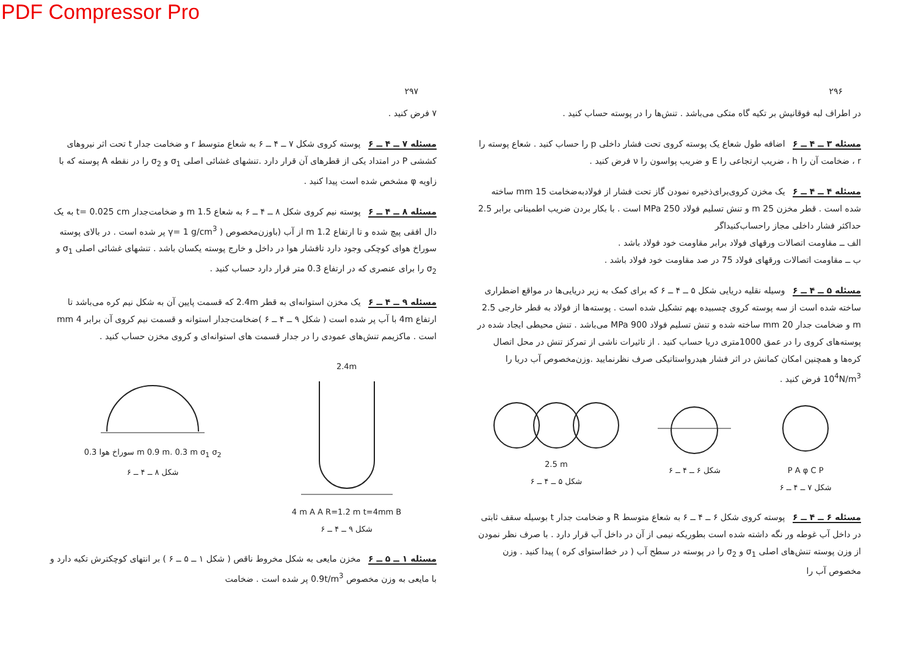PDF Compressor Pro
۲۹۷
۷ فرض کنید .
مسئله ۷ ــ ۴ ــ ۶ پوسته کروی شکل ۷ ــ ۴ ــ ۶ به شعاع متوسط r و ضخامت جدار t تحت اثر نیروهای کششی P در امتداد یکی از قطرهای آن قرار دارد .تنشهای غشائی اصلی σ<sub>1</sub> و σ<sub>2</sub> را در نقطه A پوسته که با زاویه φ مشخص شده است پیدا کنید .
مسئله ۸ ــ ۴ ــ ۶ پوسته نیم کروی شکل ۸ ــ ۴ ــ ۶ به شعاع 1.5 m و ضخامت‌جدار t= 0.025 cm به یک دال افقی پیچ شده و تا ارتفاع 1.2 m از آب (باوزن‌مخصوص ( γ= 1 g/cm<sup>3</sup> پر شده است . در بالای پوسته سوراخ هوای کوچکی وجود دارد تافشار هوا در داخل و خارج پوسته یکسان باشد . تنشهای غشائی اصلی σ<sub>1</sub> و σ<sub>2</sub> را برای عنصری که در ارتفاع 0.3 متر قرار دارد حساب کنید .
مسئله ۹ ــ ۴ ــ ۶ یک مخزن استوانه‌ای به قطر 2.4m که قسمت پایین آن به شکل نیم کره می‌باشد تا ارتفاع 4m با آب پر شده است ( شکل ۹ ــ ۴ ــ ۶ )ضخامت‌جدار استوانه و قسمت نیم کروی آن برابر 4 mm است . ماکزیمم تنش‌های عمودی را در جدار قسمت های استوانه‌ای و کروی مخزن حساب کنید .
سوراخ هوا 0.3 m 0.9 m. 0.3 m σ<sub>1</sub> σ<sub>2</sub>
شکل ۸ ــ ۴ ــ ۶
2.4m
4 m A A R=1.2 m t=4mm B
شکل ۹ ــ ۴ ــ ۶
مسئله ۱ ــ ۵ ــ ۶ مخزن مایعی به شکل مخروط ناقص ( شکل ۱ ــ ۵ ــ ۶ ) بر انتهای کوچکترش تکیه دارد و با مایعی به وزن مخصوص 0.9t/m<sup>3</sup> پر شده است . ضخامت
۲۹۶
در اطراف لبه فوقانیش بر تکیه گاه متکی می‌باشد . تنش‌ها را در پوسته حساب کنید .
مسئله ۳ ــ ۴ ــ ۶ اضافه طول شعاع یک پوسته کروی تحت فشار داخلی p را حساب کنید . شعاع پوسته را r ، ضخامت آن را h ، ضریب ارتجاعی را E و ضریب پواسون را ν فرض کنید .
مسئله ۴ ــ ۴ ــ ۶ یک مخزن کروی‌برای‌ذخیره نمودن گاز تحت فشار از فولادبه‌ضخامت 15 mm ساخته شده است . قطر مخزن 25 m و تنش تسلیم فولاد 250 MPa است . با بکار بردن ضریب اطمینانی برابر 2.5 حداکثر فشار داخلی مجاز را‌حساب‌کنیداگر
الف ــ مقاومت اتصالات ورقهای فولاد برابر مقاومت خود فولاد باشد .
ب ــ مقاومت اتصالات ورقهای فولاد 75 در صد مقاومت خود فولاد باشد .
مسئله ۵ ــ ۴ ــ ۶ وسیله نقلیه دریایی شکل ۵ ــ ۴ ــ ۶ که برای کمک به زیر دریایی‌ها در مواقع اضطراری ساخته شده است از سه پوسته کروی چسبیده بهم تشکیل شده است . پوسته‌ها از فولاد به قطر خارجی 2.5 m و ضخامت جدار 20 mm ساخته شده و تنش تسلیم فولاد 900 MPa می‌باشد . تنش محیطی ایجاد شده در پوسته‌های کروی را در عمق 1000متری دریا حساب کنید . از تاثیرات ناشی از تمرکز تنش در محل اتصال کره‌ها و همچنین امکان کمانش در اثر فشار هیدرواستاتیکی صرف نظرنمایید .وزن‌مخصوص آب دریا را 10<sup>4</sup>N/m<sup>3</sup> فرض کنید .
2.5 m
شکل ۵ ــ ۴ ــ ۶
شکل ۶ ــ ۴ ــ ۶ P A φ C P
شکل ۷ ــ ۴ ــ ۶
مسئله ۶ ــ ۴ ــ ۶ پوسته کروی شکل ۶ ــ ۴ ــ ۶ به شعاع متوسط R و ضخامت جدار t بوسیله سقف ثابتی در داخل آب غوطه ور نگه داشته شده است بطوریکه نیمی از آن در داخل آب قرار دارد . با صرف نظر نمودن از وزن پوسته تنش‌های اصلی σ<sub>1</sub> و σ<sub>2</sub> را در پوسته در سطح آب ( در خط‌استوای کره ) پیدا کنید . وزن مخصوص آب را